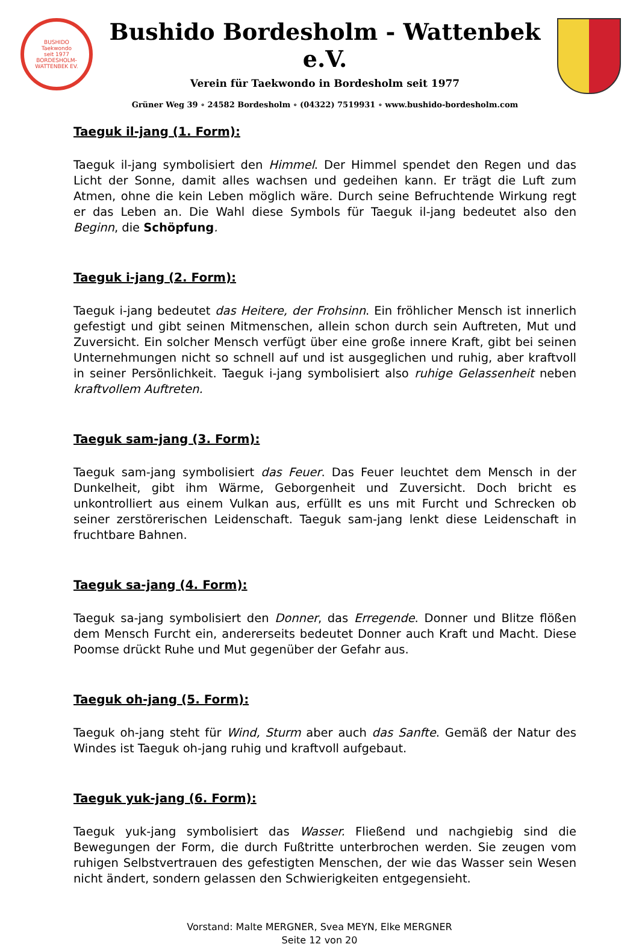BUSHIDO
Taekwondo
seit 1977
BORDESHOLM-WATTENBEK EV.
Bushido Bordesholm - Wattenbek e.V.
Verein für Taekwondo in Bordesholm seit 1977
Grüner Weg 39 ∘ 24582 Bordesholm ∘ (04322) 7519931 ∘ www.bushido-bordesholm.com
Taeguk il-jang (1. Form):
Taeguk il-jang symbolisiert den Himmel. Der Himmel spendet den Regen und das Licht der Sonne, damit alles wachsen und gedeihen kann. Er trägt die Luft zum Atmen, ohne die kein Leben möglich wäre. Durch seine Befruchtende Wirkung regt er das Leben an. Die Wahl diese Symbols für Taeguk il-jang bedeutet also den Beginn, die Schöpfung.
Taeguk i-jang (2. Form):
Taeguk i-jang bedeutet das Heitere, der Frohsinn. Ein fröhlicher Mensch ist innerlich gefestigt und gibt seinen Mitmenschen, allein schon durch sein Auftreten, Mut und Zuversicht. Ein solcher Mensch verfügt über eine große innere Kraft, gibt bei seinen Unternehmungen nicht so schnell auf und ist ausgeglichen und ruhig, aber kraftvoll in seiner Persönlichkeit. Taeguk i-jang symbolisiert also ruhige Gelassenheit neben kraftvollem Auftreten.
Taeguk sam-jang (3. Form):
Taeguk sam-jang symbolisiert das Feuer. Das Feuer leuchtet dem Mensch in der Dunkelheit, gibt ihm Wärme, Geborgenheit und Zuversicht. Doch bricht es unkontrolliert aus einem Vulkan aus, erfüllt es uns mit Furcht und Schrecken ob seiner zerstörerischen Leidenschaft. Taeguk sam-jang lenkt diese Leidenschaft in fruchtbare Bahnen.
Taeguk sa-jang (4. Form):
Taeguk sa-jang symbolisiert den Donner, das Erregende. Donner und Blitze flößen dem Mensch Furcht ein, andererseits bedeutet Donner auch Kraft und Macht. Diese Poomse drückt Ruhe und Mut gegenüber der Gefahr aus.
Taeguk oh-jang (5. Form):
Taeguk oh-jang steht für Wind, Sturm aber auch das Sanfte. Gemäß der Natur des Windes ist Taeguk oh-jang ruhig und kraftvoll aufgebaut.
Taeguk yuk-jang (6. Form):
Taeguk yuk-jang symbolisiert das Wasser. Fließend und nachgiebig sind die Bewegungen der Form, die durch Fußtritte unterbrochen werden. Sie zeugen vom ruhigen Selbstvertrauen des gefestigten Menschen, der wie das Wasser sein Wesen nicht ändert, sondern gelassen den Schwierigkeiten entgegensieht.
Vorstand: Malte MERGNER, Svea MEYN, Elke MERGNER
Seite 12 von 20